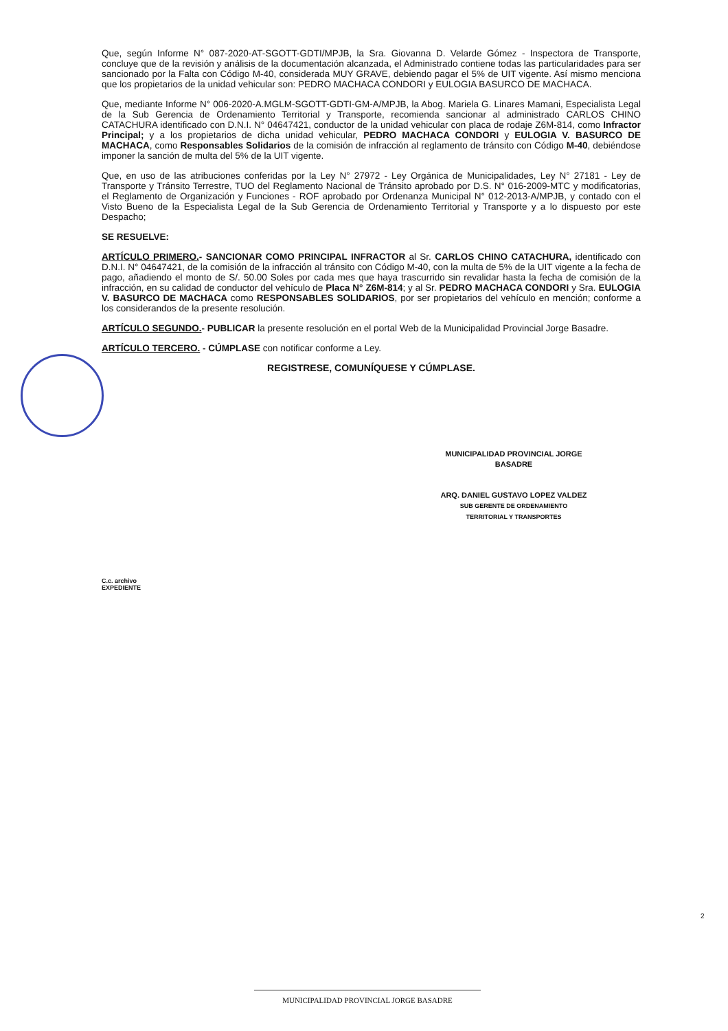Que, según Informe N° 087-2020-AT-SGOTT-GDTI/MPJB, la Sra. Giovanna D. Velarde Gómez - Inspectora de Transporte, concluye que de la revisión y análisis de la documentación alcanzada, el Administrado contiene todas las particularidades para ser sancionado por la Falta con Código M-40, considerada MUY GRAVE, debiendo pagar el 5% de UIT vigente. Así mismo menciona que los propietarios de la unidad vehicular son: PEDRO MACHACA CONDORI y EULOGIA BASURCO DE MACHACA.
Que, mediante Informe N° 006-2020-A.MGLM-SGOTT-GDTI-GM-A/MPJB, la Abog. Mariela G. Linares Mamani, Especialista Legal de la Sub Gerencia de Ordenamiento Territorial y Transporte, recomienda sancionar al administrado CARLOS CHINO CATACHURA identificado con D.N.I. N° 04647421, conductor de la unidad vehicular con placa de rodaje Z6M-814, como Infractor Principal; y a los propietarios de dicha unidad vehicular, PEDRO MACHACA CONDORI y EULOGIA V. BASURCO DE MACHACA, como Responsables Solidarios de la comisión de infracción al reglamento de tránsito con Código M-40, debiéndose imponer la sanción de multa del 5% de la UIT vigente.
Que, en uso de las atribuciones conferidas por la Ley N° 27972 - Ley Orgánica de Municipalidades, Ley N° 27181 - Ley de Transporte y Tránsito Terrestre, TUO del Reglamento Nacional de Tránsito aprobado por D.S. N° 016-2009-MTC y modificatorias, el Reglamento de Organización y Funciones - ROF aprobado por Ordenanza Municipal N° 012-2013-A/MPJB, y contado con el Visto Bueno de la Especialista Legal de la Sub Gerencia de Ordenamiento Territorial y Transporte y a lo dispuesto por este Despacho;
SE RESUELVE:
ARTÍCULO PRIMERO.- SANCIONAR COMO PRINCIPAL INFRACTOR al Sr. CARLOS CHINO CATACHURA, identificado con D.N.I. N° 04647421, de la comisión de la infracción al tránsito con Código M-40, con la multa de 5% de la UIT vigente a la fecha de pago, añadiendo el monto de S/. 50.00 Soles por cada mes que haya trascurrido sin revalidar hasta la fecha de comisión de la infracción, en su calidad de conductor del vehículo de Placa N° Z6M-814; y al Sr. PEDRO MACHACA CONDORI y Sra. EULOGIA V. BASURCO DE MACHACA como RESPONSABLES SOLIDARIOS, por ser propietarios del vehículo en mención; conforme a los considerandos de la presente resolución.
ARTÍCULO SEGUNDO.- PUBLICAR la presente resolución en el portal Web de la Municipalidad Provincial Jorge Basadre.
ARTÍCULO TERCERO. - CÚMPLASE con notificar conforme a Ley.
REGISTRESE, COMUNÍQUESE Y CÚMPLASE.
MUNICIPALIDAD PROVINCIAL JORGE BASADRE
ARQ. DANIEL GUSTAVO LOPEZ VALDEZ
SUB GERENTE DE ORDENAMIENTO
TERRITORIAL Y TRANSPORTES
C.c. archivo
EXPEDIENTE
2
MUNICIPALIDAD PROVINCIAL JORGE BASADRE